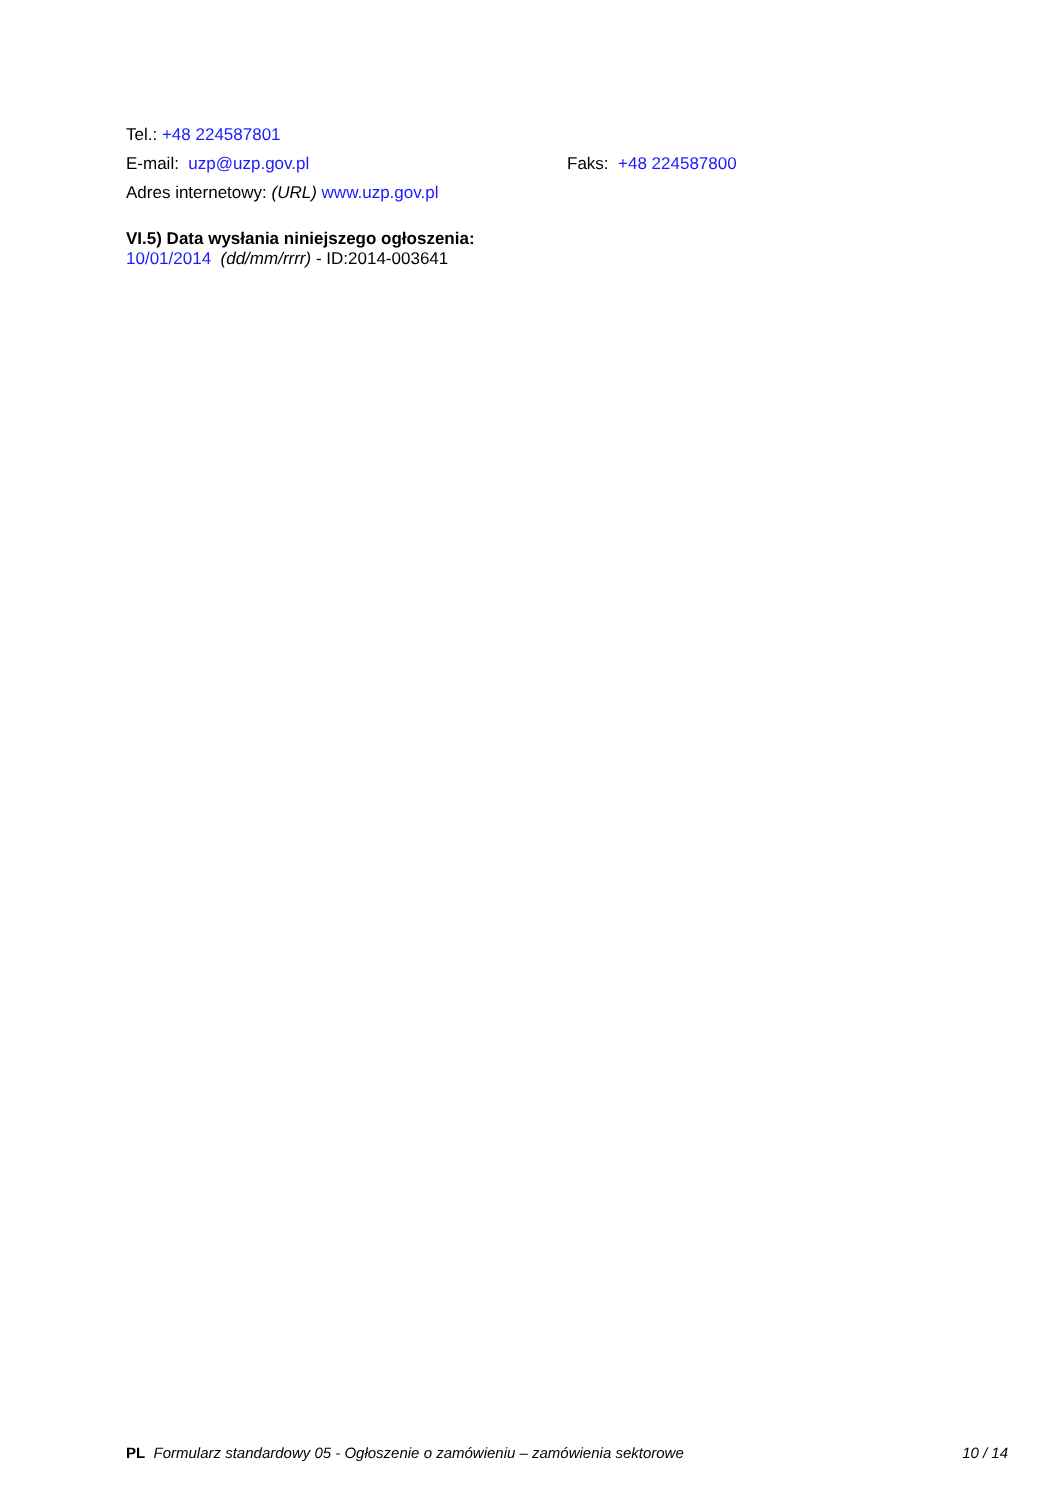Tel.: +48 224587801
E-mail: uzp@uzp.gov.pl Faks: +48 224587800
Adres internetowy: (URL) www.uzp.gov.pl
VI.5) Data wysłania niniejszego ogłoszenia:
10/01/2014 (dd/mm/rrrr) - ID:2014-003641
PL Formularz standardowy 05 - Ogłoszenie o zamówieniu – zamówienia sektorowe
10 / 14